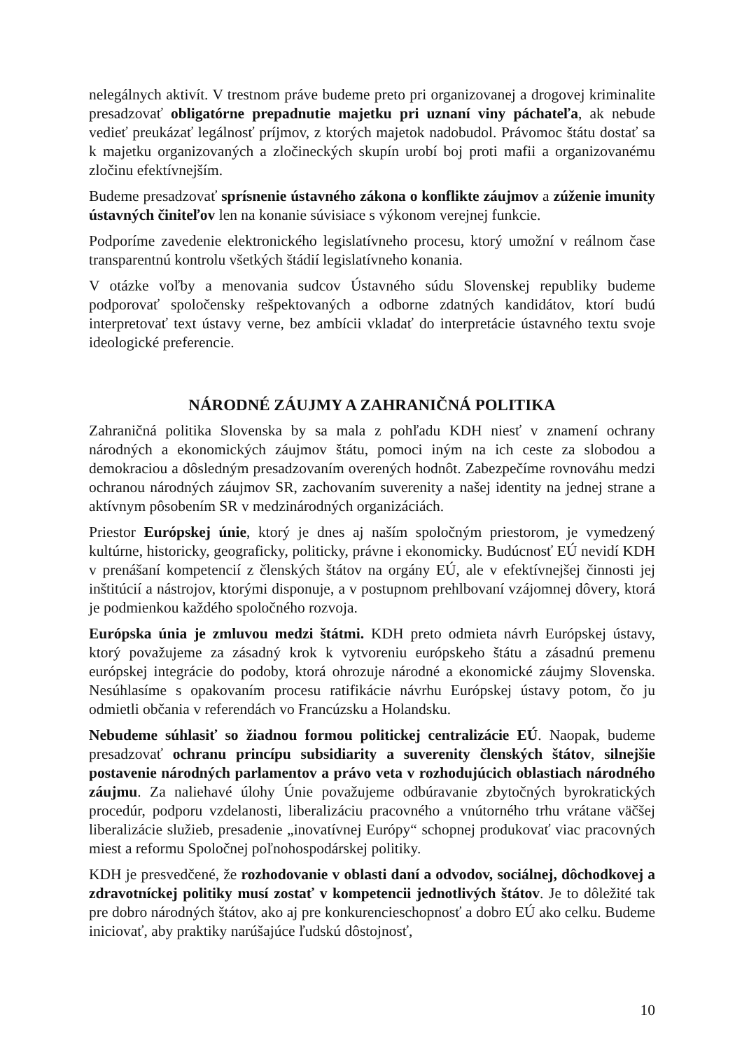nelegálnych aktivít. V trestnom práve budeme preto pri organizovanej a drogovej kriminalite presadzovať obligatórne prepadnutie majetku pri uznaní viny páchateľa, ak nebude vedieť preukázať legálnosť príjmov, z ktorých majetok nadobudol. Právomoc štátu dostať sa k majetku organizovaných a zločineckých skupín urobí boj proti mafii a organizovanému zločinu efektívnejším.
Budeme presadzovať sprísnenie ústavného zákona o konflikte záujmov a zúženie imunity ústavných činiteľov len na konanie súvisiace s výkonom verejnej funkcie.
Podporíme zavedenie elektronického legislatívneho procesu, ktorý umožní v reálnom čase transparentnú kontrolu všetkých štádií legislatívneho konania.
V otázke voľby a menovania sudcov Ústavného súdu Slovenskej republiky budeme podporovať spoločensky rešpektovaných a odborne zdatných kandidátov, ktorí budú interpretovať text ústavy verne, bez ambícii vkladať do interpretácie ústavného textu svoje ideologické preferencie.
NÁRODNÉ ZÁUJMY A ZAHRANIČNÁ POLITIKA
Zahraničná politika Slovenska by sa mala z pohľadu KDH niesť v znamení ochrany národných a ekonomických záujmov štátu, pomoci iným na ich ceste za slobodou a demokraciou a dôsledným presadzovaním overených hodnôt. Zabezpečíme rovnováhu medzi ochranou národných záujmov SR, zachovaním suverenity a našej identity na jednej strane a aktívnym pôsobením SR v medzinárodných organizáciách.
Priestor Európskej únie, ktorý je dnes aj naším spoločným priestorom, je vymedzený kultúrne, historicky, geograficky, politicky, právne i ekonomicky. Budúcnosť EÚ nevidí KDH v prenášaní kompetencií z členských štátov na orgány EÚ, ale v efektívnejšej činnosti jej inštitúcií a nástrojov, ktorými disponuje, a v postupnom prehlbovaní vzájomnej dôvery, ktorá je podmienkou každého spoločného rozvoja.
Európska únia je zmluvou medzi štátmi. KDH preto odmieta návrh Európskej ústavy, ktorý považujeme za zásadný krok k vytvoreniu európskeho štátu a zásadnú premenu európskej integrácie do podoby, ktorá ohrozuje národné a ekonomické záujmy Slovenska. Nesúhlasíme s opakovaním procesu ratifikácie návrhu Európskej ústavy potom, čo ju odmietli občania v referendách vo Francúzsku a Holandsku.
Nebudeme súhlasiť so žiadnou formou politickej centralizácie EÚ. Naopak, budeme presadzovať ochranu princípu subsidiarity a suverenity členských štátov, silnejšie postavenie národných parlamentov a právo veta v rozhodujúcich oblastiach národného záujmu. Za naliehavé úlohy Únie považujeme odbúravanie zbytočných byrokratických procedúr, podporu vzdelanosti, liberalizáciu pracovného a vnútorného trhu vrátane väčšej liberalizácie služieb, presadenie „inovatívnej Európy“ schopnej produkovať viac pracovných miest a reformu Spoločnej poľnohospodárskej politiky.
KDH je presvedčené, že rozhodovanie v oblasti daní a odvodov, sociálnej, dôchodkovej a zdravotníckej politiky musí zostať v kompetencii jednotlivých štátov. Je to dôležité tak pre dobro národných štátov, ako aj pre konkurencieschopnosť a dobro EÚ ako celku. Budeme iniciovať, aby praktiky narúšajúce ľudskú dôstojnosť,
10